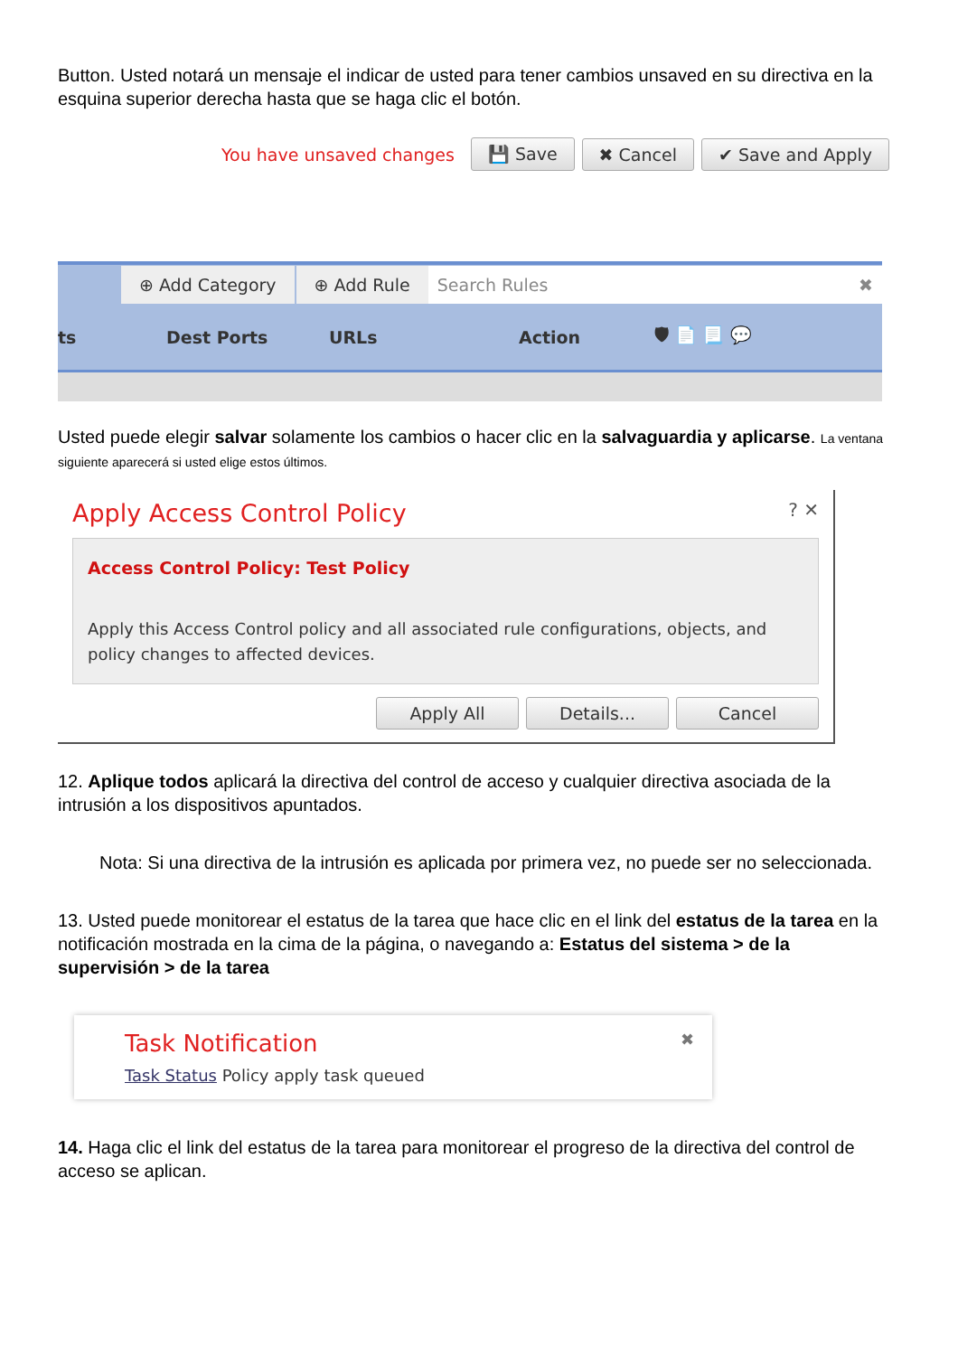Button. Usted notará un mensaje el indicar de usted para tener cambios unsaved en su directiva en la esquina superior derecha hasta que se haga clic el botón.
You have unsaved changes 💾 Save ✖ Cancel ✔ Save and Apply
⊕ Add Category ⊕ Add Rule Search Rules ✖
ts Dest Ports URLs Action 🛡 📄 📃 💬
Usted puede elegir salvar solamente los cambios o hacer clic en la salvaguardia y aplicarse. La ventana siguiente aparecerá si usted elige estos últimos.
Apply Access Control Policy ? ✕
Access Control Policy: Test Policy
Apply this Access Control policy and all associated rule configurations, objects, and policy changes to affected devices.
Apply All Details... Cancel
12. Aplique todos aplicará la directiva del control de acceso y cualquier directiva asociada de la intrusión a los dispositivos apuntados.
Nota: Si una directiva de la intrusión es aplicada por primera vez, no puede ser no seleccionada.
13. Usted puede monitorear el estatus de la tarea que hace clic en el link del estatus de la tarea en la notificación mostrada en la cima de la página, o navegando a: Estatus del sistema > de la supervisión > de la tarea
Task Notification ✖
Task Status Policy apply task queued
14. Haga clic el link del estatus de la tarea para monitorear el progreso de la directiva del control de acceso se aplican.